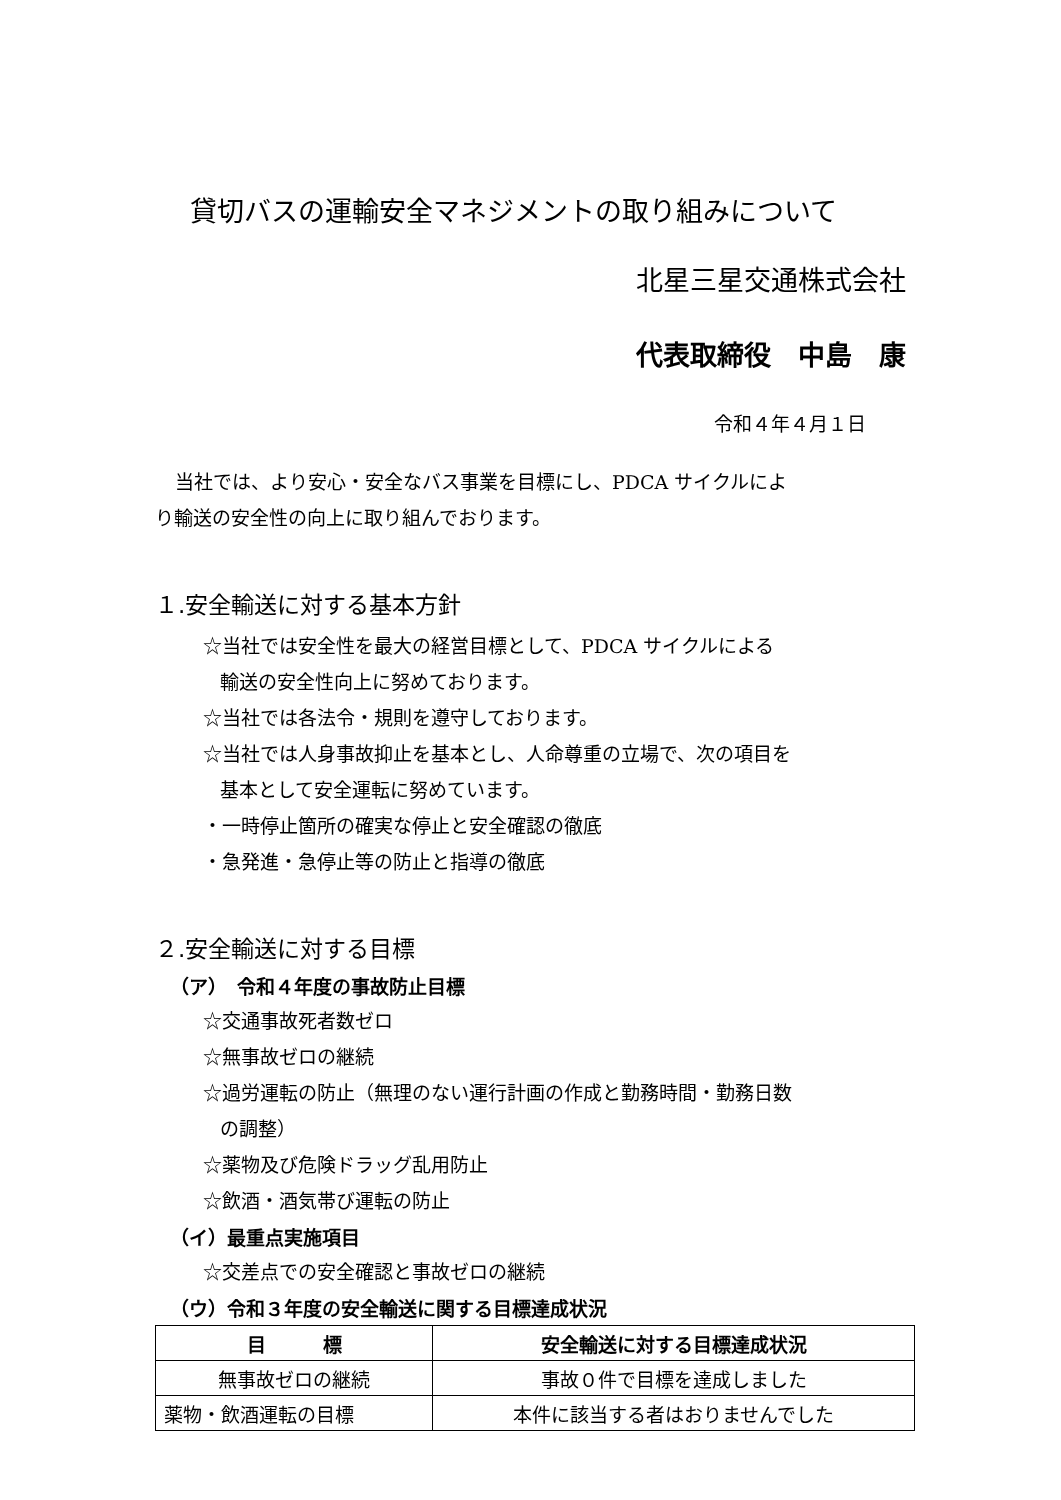貸切バスの運輸安全マネジメントの取り組みについて
北星三星交通株式会社
代表取締役　中島　康
令和４年４月１日
当社では、より安心・安全なバス事業を目標にし、PDCA サイクルによ
り輸送の安全性の向上に取り組んでおります。
１.安全輸送に対する基本方針
☆当社では安全性を最大の経営目標として、PDCA サイクルによる
輸送の安全性向上に努めております。
☆当社では各法令・規則を遵守しております。
☆当社では人身事故抑止を基本とし、人命尊重の立場で、次の項目を
基本として安全運転に努めています。
・一時停止箇所の確実な停止と安全確認の徹底
・急発進・急停止等の防止と指導の徹底
２.安全輸送に対する目標
（ア）　令和４年度の事故防止目標
☆交通事故死者数ゼロ
☆無事故ゼロの継続
☆過労運転の防止（無理のない運行計画の作成と勤務時間・勤務日数
の調整）
☆薬物及び危険ドラッグ乱用防止
☆飲酒・酒気帯び運転の防止
（イ）最重点実施項目
☆交差点での安全確認と事故ゼロの継続
（ウ）令和３年度の安全輸送に関する目標達成状況
| 目 標 | 安全輸送に対する目標達成状況 |
| --- | --- |
| 無事故ゼロの継続 | 事故０件で目標を達成しました |
| 薬物・飲酒運転の目標 | 本件に該当する者はおりませんでした |